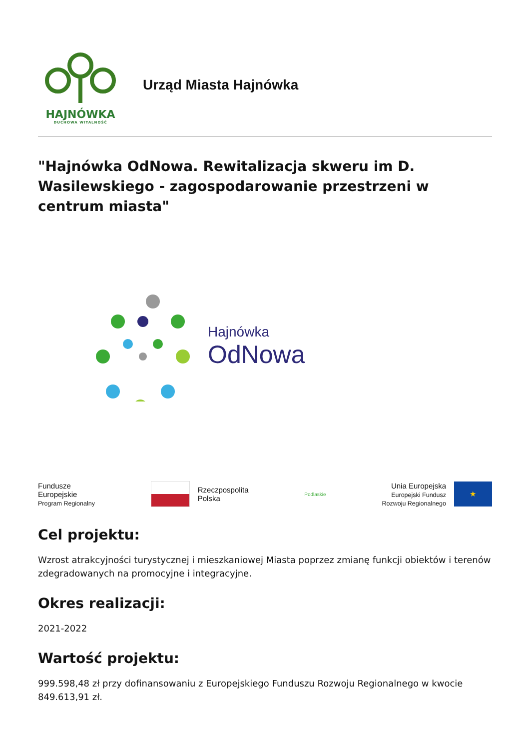HAJNÓWKA
DUCHOWA WITALNOŚĆ
Urząd Miasta Hajnówka
"Hajnówka OdNowa. Rewitalizacja skweru im D. Wasilewskiego - zagospodarowanie przestrzeni w centrum miasta"
Hajnówka
OdNowa
Fundusze
Europejskie
Program Regionalny
Rzeczpospolita
Polska
Podlaskie
Unia Europejska
Europejski Fundusz
Rozwoju Regionalnego
★
Cel projektu:
Wzrost atrakcyjności turystycznej i mieszkaniowej Miasta poprzez zmianę funkcji obiektów i terenów zdegradowanych na promocyjne i integracyjne.
Okres realizacji:
2021-2022
Wartość projektu:
999.598,48 zł przy dofinansowaniu z Europejskiego Funduszu Rozwoju Regionalnego w kwocie 849.613,91 zł.